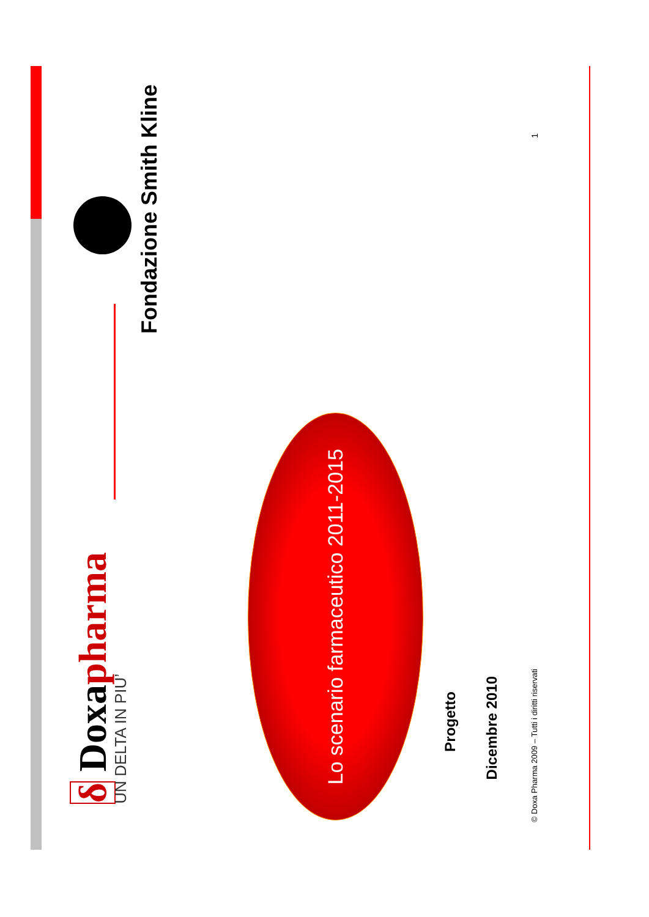δ Doxapharma
UN DELTA IN PIU’
Fondazione Smith Kline
Lo scenario farmaceutico 2011-2015
Progetto
Dicembre 2010
© Doxa Pharma 2009 – Tutti i diritti riservati 1